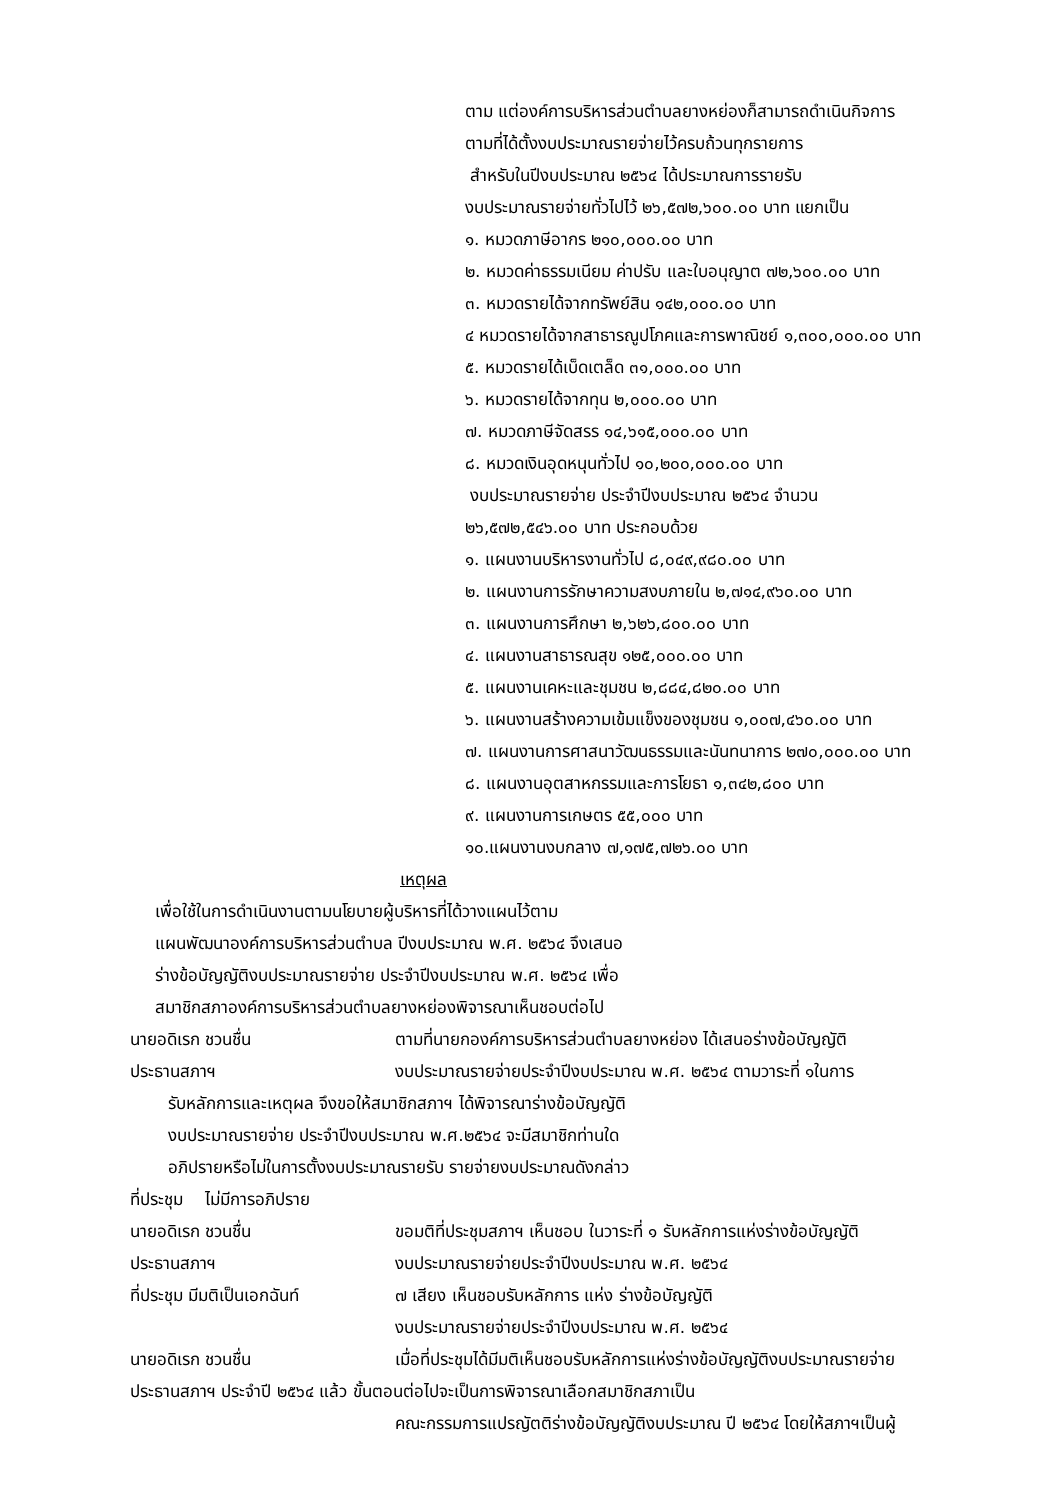ตาม แต่องค์การบริหารส่วนตำบลยางหย่องก็สามารถดำเนินกิจการ
ตามที่ได้ตั้งงบประมาณรายจ่ายไว้ครบถ้วนทุกรายการ
สำหรับในปีงบประมาณ ๒๕๖๔ ได้ประมาณการรายรับ
งบประมาณรายจ่ายทั่วไปไว้ ๒๖,๕๗๒,๖๐๐.๐๐ บาท แยกเป็น
๑. หมวดภาษีอากร ๒๑๐,๐๐๐.๐๐ บาท
๒. หมวดค่าธรรมเนียม ค่าปรับ และใบอนุญาต ๗๒,๖๐๐.๐๐ บาท
๓. หมวดรายได้จากทรัพย์สิน ๑๔๒,๐๐๐.๐๐ บาท
๔ หมวดรายได้จากสาธารณูปโภคและการพาณิชย์ ๑,๓๐๐,๐๐๐.๐๐ บาท
๕. หมวดรายได้เบ็ดเตล็ด ๓๑,๐๐๐.๐๐ บาท
๖. หมวดรายได้จากทุน ๒,๐๐๐.๐๐ บาท
๗. หมวดภาษีจัดสรร ๑๔,๖๑๕,๐๐๐.๐๐ บาท
๘. หมวดเงินอุดหนุนทั่วไป ๑๐,๒๐๐,๐๐๐.๐๐ บาท
งบประมาณรายจ่าย ประจำปีงบประมาณ ๒๕๖๔ จำนวน
๒๖,๕๗๒,๕๔๖.๐๐ บาท ประกอบด้วย
๑. แผนงานบริหารงานทั่วไป ๘,๐๔๙,๙๘๐.๐๐ บาท
๒. แผนงานการรักษาความสงบภายใน ๒,๗๑๔,๙๖๐.๐๐ บาท
๓. แผนงานการศึกษา ๒,๖๒๖,๘๐๐.๐๐ บาท
๔. แผนงานสาธารณสุข ๑๒๕,๐๐๐.๐๐ บาท
๕. แผนงานเคหะและชุมชน ๒,๘๘๔,๘๒๐.๐๐ บาท
๖. แผนงานสร้างความเข้มแข็งของชุมชน ๑,๐๐๗,๔๖๐.๐๐ บาท
๗. แผนงานการศาสนาวัฒนธรรมและนันทนาการ ๒๗๐,๐๐๐.๐๐ บาท
๘. แผนงานอุตสาหกรรมและการโยธา ๑,๓๔๒,๘๐๐ บาท
๙. แผนงานการเกษตร ๕๕,๐๐๐ บาท
๑๐.แผนงานงบกลาง ๗,๑๗๕,๗๒๖.๐๐ บาท
เหตุผล
เพื่อใช้ในการดำเนินงานตามนโยบายผู้บริหารที่ได้วางแผนไว้ตาม
แผนพัฒนาองค์การบริหารส่วนตำบล ปีงบประมาณ พ.ศ. ๒๕๖๔ จึงเสนอ
ร่างข้อบัญญัติงบประมาณรายจ่าย ประจำปีงบประมาณ พ.ศ. ๒๕๖๔ เพื่อ
สมาชิกสภาองค์การบริหารส่วนตำบลยางหย่องพิจารณาเห็นชอบต่อไป
นายอดิเรก ชวนชื่น ตามที่นายกองค์การบริหารส่วนตำบลยางหย่อง ได้เสนอร่างข้อบัญญัติ
ประธานสภาฯ งบประมาณรายจ่ายประจำปีงบประมาณ พ.ศ. ๒๕๖๔ ตามวาระที่ ๑ในการ
รับหลักการและเหตุผล จึงขอให้สมาชิกสภาฯ ได้พิจารณาร่างข้อบัญญัติ
งบประมาณรายจ่าย ประจำปีงบประมาณ พ.ศ.๒๕๖๔ จะมีสมาชิกท่านใด
อภิปรายหรือไม่ในการตั้งงบประมาณรายรับ รายจ่ายงบประมาณดังกล่าว
ที่ประชุม ไม่มีการอภิปราย
นายอดิเรก ชวนชื่น ขอมติที่ประชุมสภาฯ เห็นชอบ ในวาระที่ ๑ รับหลักการแห่งร่างข้อบัญญัติ
ประธานสภาฯ งบประมาณรายจ่ายประจำปีงบประมาณ พ.ศ. ๒๕๖๔
ที่ประชุม มีมติเป็นเอกฉันท์ ๗ เสียง เห็นชอบรับหลักการ แห่ง ร่างข้อบัญญัติ
งบประมาณรายจ่ายประจำปีงบประมาณ พ.ศ. ๒๕๖๔
นายอดิเรก ชวนชื่น เมื่อที่ประชุมได้มีมติเห็นชอบรับหลักการแห่งร่างข้อบัญญัติงบประมาณรายจ่าย
ประธานสภาฯ ประจำปี ๒๕๖๔ แล้ว ขั้นตอนต่อไปจะเป็นการพิจารณาเลือกสมาชิกสภาเป็น
คณะกรรมการแปรญัตติร่างข้อบัญญัติงบประมาณ ปี ๒๕๖๔ โดยให้สภาฯเป็นผู้